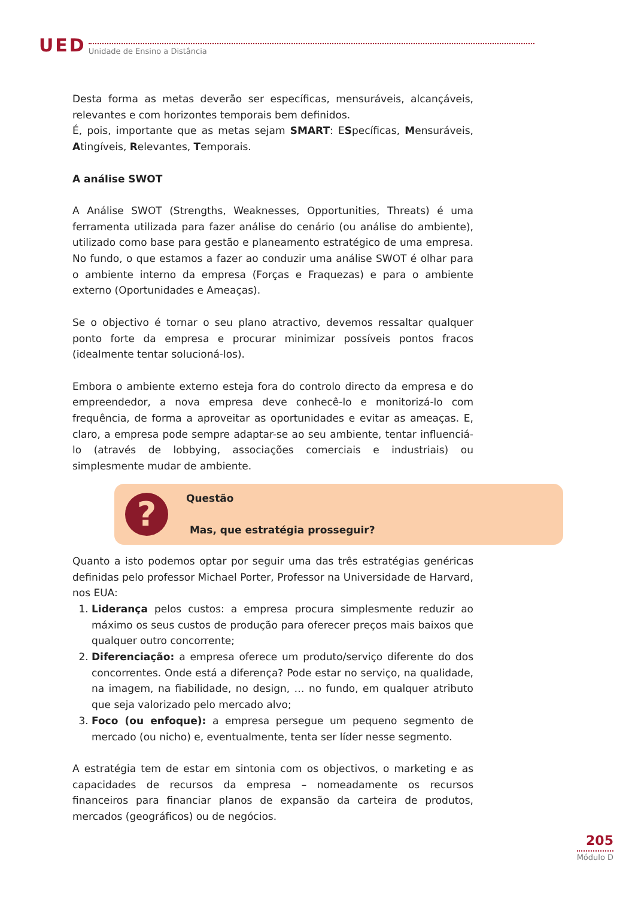UED Unidade de Ensino a Distância
Desta forma as metas deverão ser específicas, mensuráveis, alcançáveis, relevantes e com horizontes temporais bem definidos.
É, pois, importante que as metas sejam SMART: ESpecíficas, Mensuráveis, Atingíveis, Relevantes, Temporais.
A análise SWOT
A Análise SWOT (Strengths, Weaknesses, Opportunities, Threats) é uma ferramenta utilizada para fazer análise do cenário (ou análise do ambiente), utilizado como base para gestão e planeamento estratégico de uma empresa. No fundo, o que estamos a fazer ao conduzir uma análise SWOT é olhar para o ambiente interno da empresa (Forças e Fraquezas) e para o ambiente externo (Oportunidades e Ameaças).
Se o objectivo é tornar o seu plano atractivo, devemos ressaltar qualquer ponto forte da empresa e procurar minimizar possíveis pontos fracos (idealmente tentar solucioná-los).
Embora o ambiente externo esteja fora do controlo directo da empresa e do empreendedor, a nova empresa deve conhecê-lo e monitorizá-lo com frequência, de forma a aproveitar as oportunidades e evitar as ameaças. E, claro, a empresa pode sempre adaptar-se ao seu ambiente, tentar influenciá-lo (através de lobbying, associações comerciais e industriais) ou simplesmente mudar de ambiente.
?
Questão
Mas, que estratégia prosseguir?
Quanto a isto podemos optar por seguir uma das três estratégias genéricas definidas pelo professor Michael Porter, Professor na Universidade de Harvard, nos EUA:
1. Liderança pelos custos: a empresa procura simplesmente reduzir ao máximo os seus custos de produção para oferecer preços mais baixos que qualquer outro concorrente;
2. Diferenciação: a empresa oferece um produto/serviço diferente do dos concorrentes. Onde está a diferença? Pode estar no serviço, na qualidade, na imagem, na fiabilidade, no design, … no fundo, em qualquer atributo que seja valorizado pelo mercado alvo;
3. Foco (ou enfoque): a empresa persegue um pequeno segmento de mercado (ou nicho) e, eventualmente, tenta ser líder nesse segmento.
A estratégia tem de estar em sintonia com os objectivos, o marketing e as capacidades de recursos da empresa – nomeadamente os recursos financeiros para financiar planos de expansão da carteira de produtos, mercados (geográficos) ou de negócios.
205
Módulo D